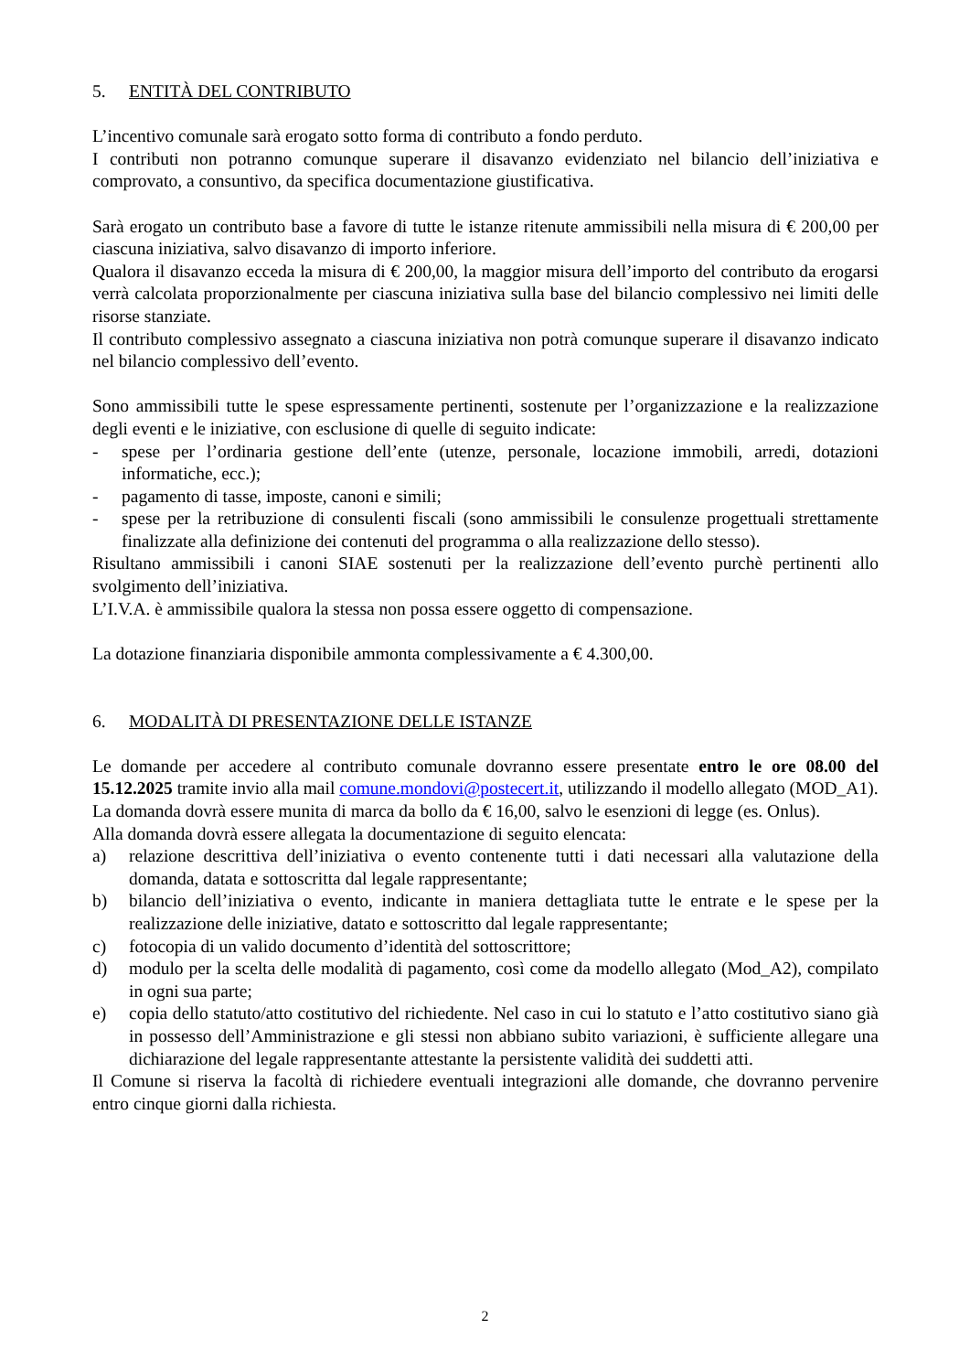5. ENTITÀ DEL CONTRIBUTO
L’incentivo comunale sarà erogato sotto forma di contributo a fondo perduto.
I contributi non potranno comunque superare il disavanzo evidenziato nel bilancio dell’iniziativa e comprovato, a consuntivo, da specifica documentazione giustificativa.
Sarà erogato un contributo base a favore di tutte le istanze ritenute ammissibili nella misura di € 200,00 per ciascuna iniziativa, salvo disavanzo di importo inferiore.
Qualora il disavanzo ecceda la misura di € 200,00, la maggior misura dell’importo del contributo da erogarsi verrà calcolata proporzionalmente per ciascuna iniziativa sulla base del bilancio complessivo nei limiti delle risorse stanziate.
Il contributo complessivo assegnato a ciascuna iniziativa non potrà comunque superare il disavanzo indicato nel bilancio complessivo dell’evento.
Sono ammissibili tutte le spese espressamente pertinenti, sostenute per l’organizzazione e la realizzazione degli eventi e le iniziative, con esclusione di quelle di seguito indicate:
- spese per l’ordinaria gestione dell’ente (utenze, personale, locazione immobili, arredi, dotazioni informatiche, ecc.);
- pagamento di tasse, imposte, canoni e simili;
- spese per la retribuzione di consulenti fiscali (sono ammissibili le consulenze progettuali strettamente finalizzate alla definizione dei contenuti del programma o alla realizzazione dello stesso).
Risultano ammissibili i canoni SIAE sostenuti per la realizzazione dell’evento purchè pertinenti allo svolgimento dell’iniziativa.
L’I.V.A. è ammissibile qualora la stessa non possa essere oggetto di compensazione.
La dotazione finanziaria disponibile ammonta complessivamente a € 4.300,00.
6. MODALITÀ DI PRESENTAZIONE DELLE ISTANZE
Le domande per accedere al contributo comunale dovranno essere presentate entro le ore 08.00 del 15.12.2025 tramite invio alla mail comune.mondovi@postecert.it, utilizzando il modello allegato (MOD_A1).
La domanda dovrà essere munita di marca da bollo da € 16,00, salvo le esenzioni di legge (es. Onlus).
Alla domanda dovrà essere allegata la documentazione di seguito elencata:
a) relazione descrittiva dell’iniziativa o evento contenente tutti i dati necessari alla valutazione della domanda, datata e sottoscritta dal legale rappresentante;
b) bilancio dell’iniziativa o evento, indicante in maniera dettagliata tutte le entrate e le spese per la realizzazione delle iniziative, datato e sottoscritto dal legale rappresentante;
c) fotocopia di un valido documento d’identità del sottoscrittore;
d) modulo per la scelta delle modalità di pagamento, così come da modello allegato (Mod_A2), compilato in ogni sua parte;
e) copia dello statuto/atto costitutivo del richiedente. Nel caso in cui lo statuto e l’atto costitutivo siano già in possesso dell’Amministrazione e gli stessi non abbiano subito variazioni, è sufficiente allegare una dichiarazione del legale rappresentante attestante la persistente validità dei suddetti atti.
Il Comune si riserva la facoltà di richiedere eventuali integrazioni alle domande, che dovranno pervenire entro cinque giorni dalla richiesta.
2